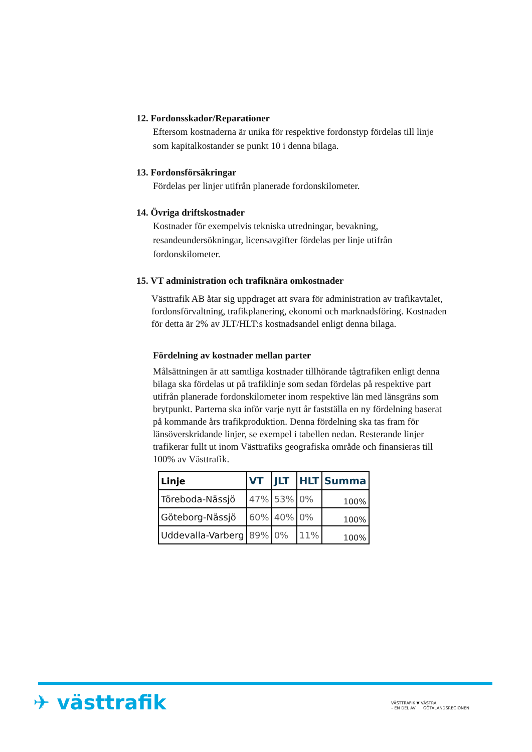12. Fordonsskador/Reparationer
Eftersom kostnaderna är unika för respektive fordonstyp fördelas till linje som kapitalkostander se punkt 10 i denna bilaga.
13. Fordonsförsäkringar
Fördelas per linjer utifrån planerade fordonskilometer.
14. Övriga driftskostnader
Kostnader för exempelvis tekniska utredningar, bevakning, resandeundersökningar, licensavgifter fördelas per linje utifrån fordonskilometer.
15. VT administration och trafiknära omkostnader
Västtrafik AB åtar sig uppdraget att svara för administration av trafikavtalet, fordonsförvaltning, trafikplanering, ekonomi och marknadsföring. Kostnaden för detta är 2% av JLT/HLT:s kostnadsandel enligt denna bilaga.
Fördelning av kostnader mellan parter
Målsättningen är att samtliga kostnader tillhörande tågtrafiken enligt denna bilaga ska fördelas ut på trafiklinje som sedan fördelas på respektive part utifrån planerade fordonskilometer inom respektive län med länsgräns som brytpunkt. Parterna ska inför varje nytt år fastställa en ny fördelning baserat på kommande års trafikproduktion. Denna fördelning ska tas fram för länsöverskridande linjer, se exempel i tabellen nedan. Resterande linjer trafikerar fullt ut inom Västtrafiks geografiska område och finansieras till 100% av Västtrafik.
| Linje | VT | JLT | HLT | Summa |
| --- | --- | --- | --- | --- |
| Töreboda-Nässjö | 47% | 53% | 0% | 100% |
| Göteborg-Nässjö | 60% | 40% | 0% | 100% |
| Uddevalla-Varberg | 89% | 0% | 11% | 100% |
✈ västtrafik
VÄSTTRAFIK ▼ VÄSTRA
– EN DEL AV GÖTALANDSREGIONEN